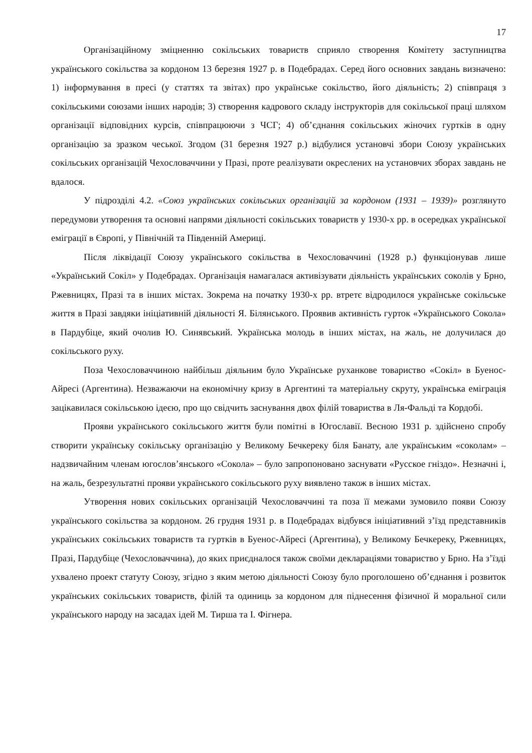17
Організаційному зміцненню сокільських товариств сприяло створення Комітету заступництва українського сокільства за кордоном 13 березня 1927 р. в Подебрадах. Серед його основних завдань визначено: 1) інформування в пресі (у статтях та звітах) про українське сокільство, його діяльність; 2) співпраця з сокільськими союзами інших народів; 3) створення кадрового складу інструкторів для сокільської праці шляхом організації відповідних курсів, співпрацюючи з ЧСГ; 4) об’єднання сокільських жіночих гуртків в одну організацію за зразком чеської. Згодом (31 березня 1927 р.) відбулися установчі збори Союзу українських сокільських організацій Чехословаччини у Празі, проте реалізувати окреслених на установчих зборах завдань не вдалося.
У підрозділі 4.2. «Союз українських сокільських організацій за кордоном (1931 – 1939)» розглянуто передумови утворення та основні напрями діяльності сокільських товариств у 1930-х рр. в осередках української еміграції в Європі, у Північній та Південній Америці.
Після ліквідації Союзу українського сокільства в Чехословаччині (1928 р.) функціонував лише «Український Сокіл» у Подебрадах. Організація намагалася активізувати діяльність українських соколів у Брно, Ржевницях, Празі та в інших містах. Зокрема на початку 1930-х рр. втретє відродилося українське сокільське життя в Празі завдяки ініціативній діяльності Я. Білянського. Проявив активність гурток «Українського Сокола» в Пардубіце, який очолив Ю. Синявський. Українська молодь в інших містах, на жаль, не долучилася до сокільського руху.
Поза Чехословаччиною найбільш діяльним було Українське руханкове товариство «Сокіл» в Буенос-Айресі (Аргентина). Незважаючи на економічну кризу в Аргентині та матеріальну скруту, українська еміграція зацікавилася сокільською ідеєю, про що свідчить заснування двох філій товариства в Ля-Фальді та Кордобі.
Прояви українського сокільського життя були помітні в Югославії. Весною 1931 р. здійснено спробу створити українську сокільську організацію у Великому Бечкереку біля Банату, але українським «соколам» – надзвичайним членам югослов’янського «Сокола» – було запропоновано заснувати «Русское гніздо». Незначні і, на жаль, безрезультатні прояви українського сокільського руху виявлено також в інших містах.
Утворення нових сокільських організацій Чехословаччині та поза її межами зумовило появи Союзу українського сокільства за кордоном. 26 грудня 1931 р. в Подебрадах відбувся ініціативний з’їзд представників українських сокільських товариств та гуртків в Буенос-Айресі (Аргентина), у Великому Бечкереку, Ржевницях, Празі, Пардубіце (Чехословаччина), до яких приєдналося також своїми деклараціями товариство у Брно. На з’їзді ухвалено проект статуту Союзу, згідно з яким метою діяльності Союзу було проголошено об’єднання і розвиток українських сокільських товариств, філій та одиниць за кордоном для піднесення фізичної й моральної сили українського народу на засадах ідей М. Тирша та І. Фігнера.